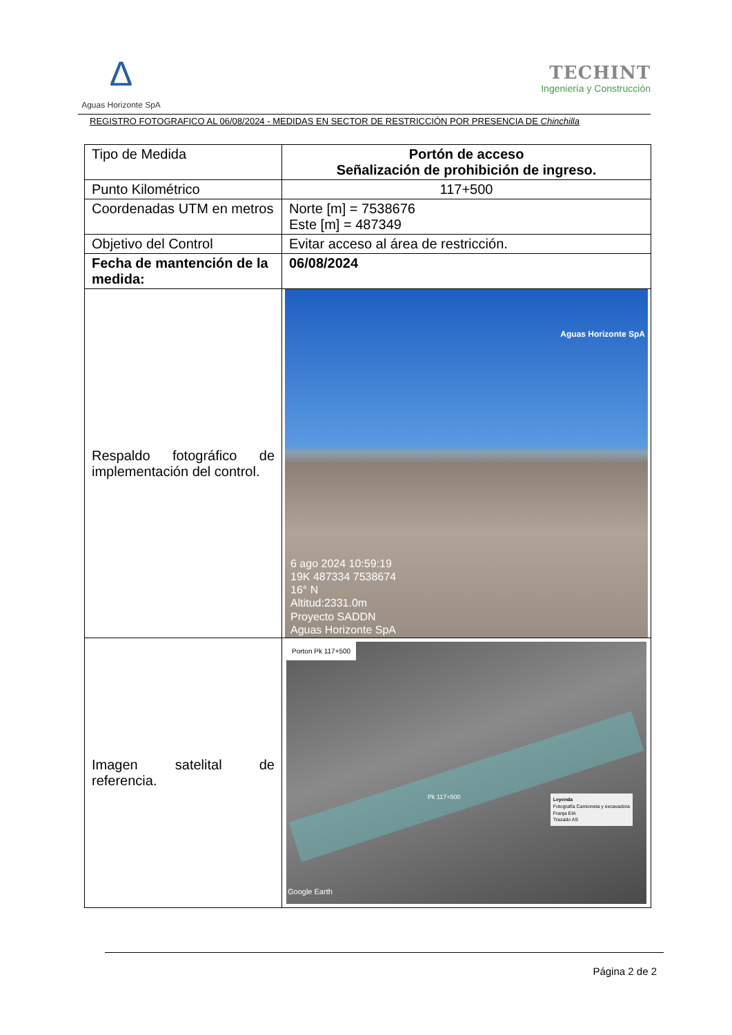Δ
Aguas Horizonte SpA
TECHINT
Ingeniería y Construcción
REGISTRO FOTOGRAFICO AL 06/08/2024 - MEDIDAS EN SECTOR DE RESTRICCIÓN POR PRESENCIA DE Chinchilla
| Tipo de Medida | Portón de acceso Señalización de prohibición de ingreso. |
| Punto Kilométrico | 117+500 |
| Coordenadas UTM en metros | Norte [m] = 7538676 Este [m] = 487349 |
| Objetivo del Control | Evitar acceso al área de restricción. |
| Fecha de mantención de la medida: | 06/08/2024 |
| Respaldo fotográfico de implementación del control. | Aguas Horizonte SpA 6 ago 2024 10:59:19 19K 487334 7538674 16° N Altitud:2331.0m Proyecto SADDN Aguas Horizonte SpA |
| Imagen satelital de referencia. | Porton Pk 117+500 Leyenda Fotografía Camioneta y excavadora Franja EIA Trazado AS Pk 117+500 Google Earth |
Página 2 de 2